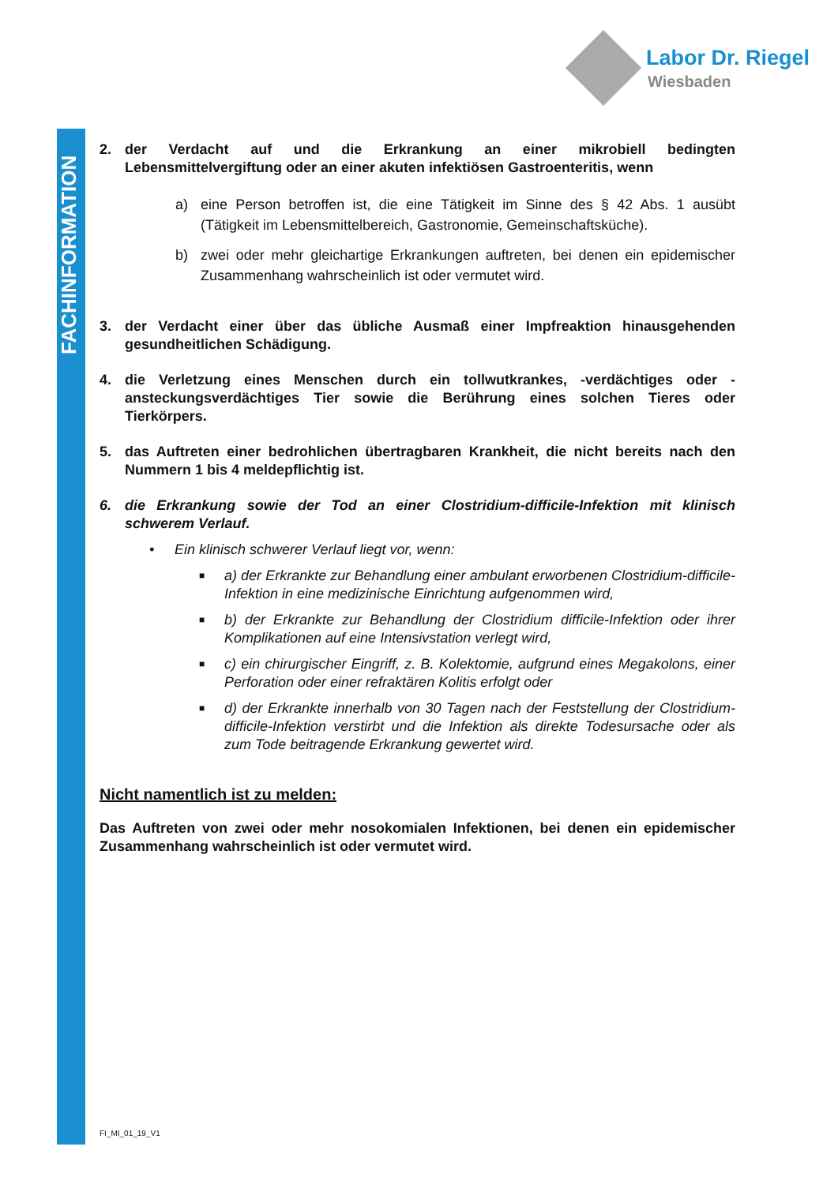FACHINFORMATION
Labor Dr. Riegel
Wiesbaden
2. der Verdacht auf und die Erkrankung an einer mikrobiell bedingten Lebensmittelvergiftung oder an einer akuten infektiösen Gastroenteritis, wenn
a) eine Person betroffen ist, die eine Tätigkeit im Sinne des § 42 Abs. 1 ausübt (Tätigkeit im Lebensmittelbereich, Gastronomie, Gemeinschaftsküche).
b) zwei oder mehr gleichartige Erkrankungen auftreten, bei denen ein epidemischer Zusammenhang wahrscheinlich ist oder vermutet wird.
3. der Verdacht einer über das übliche Ausmaß einer Impfreaktion hinausgehenden gesundheitlichen Schädigung.
4. die Verletzung eines Menschen durch ein tollwutkrankes, -verdächtiges oder -ansteckungsverdächtiges Tier sowie die Berührung eines solchen Tieres oder Tierkörpers.
5. das Auftreten einer bedrohlichen übertragbaren Krankheit, die nicht bereits nach den Nummern 1 bis 4 meldepflichtig ist.
6. die Erkrankung sowie der Tod an einer Clostridium-difficile-Infektion mit klinisch schwerem Verlauf.
• Ein klinisch schwerer Verlauf liegt vor, wenn:
■
a) der Erkrankte zur Behandlung einer ambulant erworbenen Clostridium-difficile-Infektion in eine medizinische Einrichtung aufgenommen wird,
■
b) der Erkrankte zur Behandlung der Clostridium difficile-Infektion oder ihrer Komplikationen auf eine Intensivstation verlegt wird,
■
c) ein chirurgischer Eingriff, z. B. Kolektomie, aufgrund eines Megakolons, einer Perforation oder einer refraktären Kolitis erfolgt oder
■
d) der Erkrankte innerhalb von 30 Tagen nach der Feststellung der Clostridium-difficile-Infektion verstirbt und die Infektion als direkte Todesursache oder als zum Tode beitragende Erkrankung gewertet wird.
Nicht namentlich ist zu melden:
Das Auftreten von zwei oder mehr nosokomialen Infektionen, bei denen ein epidemischer Zusammenhang wahrscheinlich ist oder vermutet wird.
FI_MI_01_19_V1